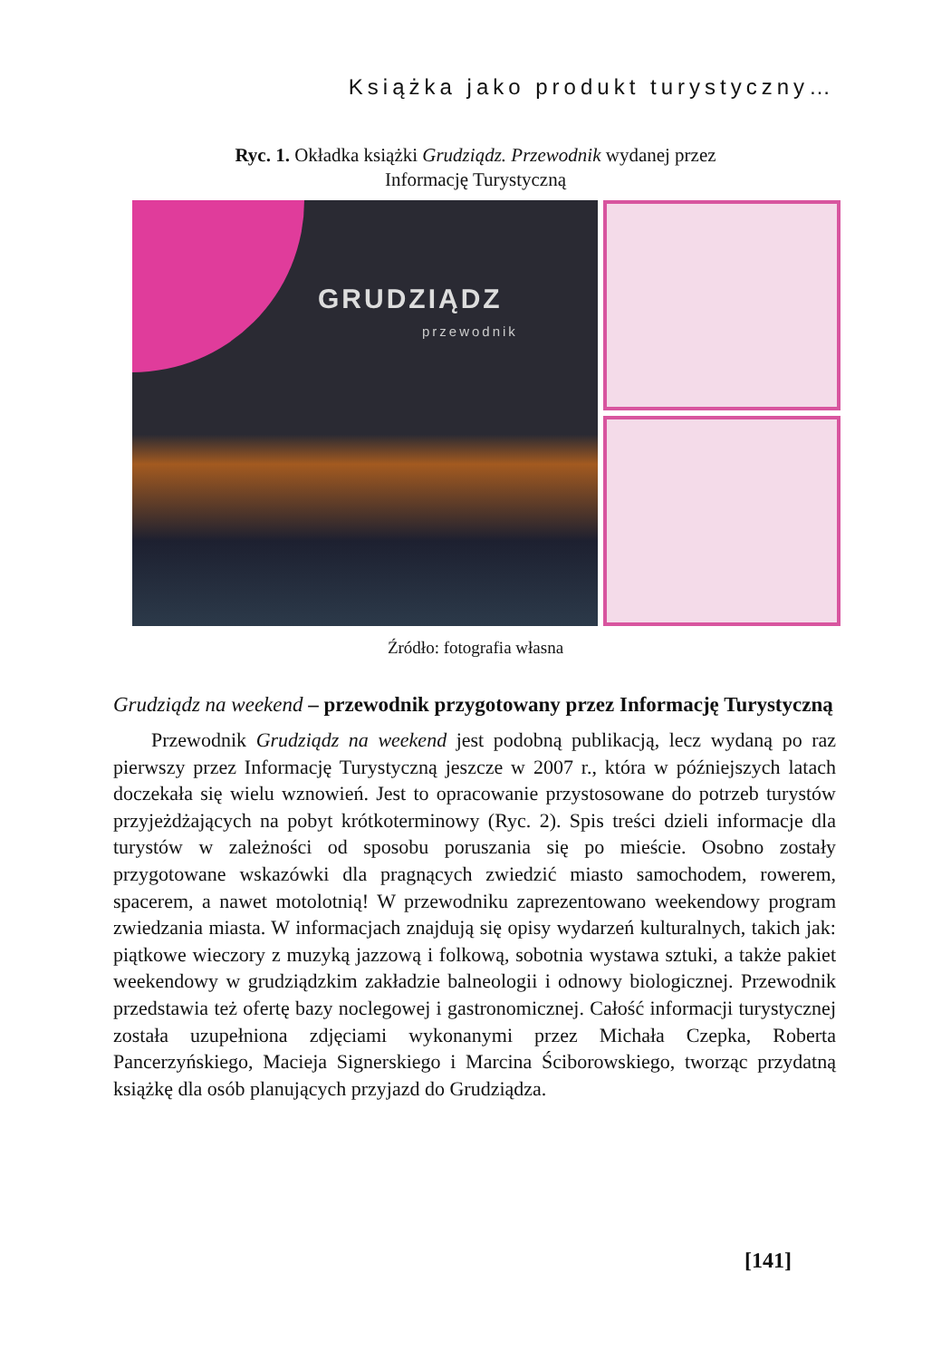Książka jako produkt turystyczny…
Ryc. 1. Okładka książki Grudziądz. Przewodnik wydanej przez
Informację Turystyczną
GRUDZIĄDZ
przewodnik
Źródło: fotografia własna
Grudziądz na weekend – przewodnik przygotowany przez Informację Turystyczną
Przewodnik Grudziądz na weekend jest podobną publikacją, lecz wydaną po raz pierwszy przez Informację Turystyczną jeszcze w 2007 r., która w późniejszych latach doczekała się wielu wznowień. Jest to opracowanie przystosowane do potrzeb turystów przyjeżdżających na pobyt krótkoterminowy (Ryc. 2). Spis treści dzieli informacje dla turystów w zależności od sposobu poruszania się po mieście. Osobno zostały przygotowane wskazówki dla pragnących zwiedzić miasto samochodem, rowerem, spacerem, a nawet motolotnią! W przewodniku zaprezentowano weekendowy program zwiedzania miasta. W informacjach znajdują się opisy wydarzeń kulturalnych, takich jak: piątkowe wieczory z muzyką jazzową i folkową, sobotnia wystawa sztuki, a także pakiet weekendowy w grudziądzkim zakładzie balneologii i odnowy biologicznej. Przewodnik przedstawia też ofertę bazy noclegowej i gastronomicznej. Całość informacji turystycznej została uzupełniona zdjęciami wykonanymi przez Michała Czepka, Roberta Pancerzyńskiego, Macieja Signerskiego i Marcina Ściborowskiego, tworząc przydatną książkę dla osób planujących przyjazd do Grudziądza.
[141]